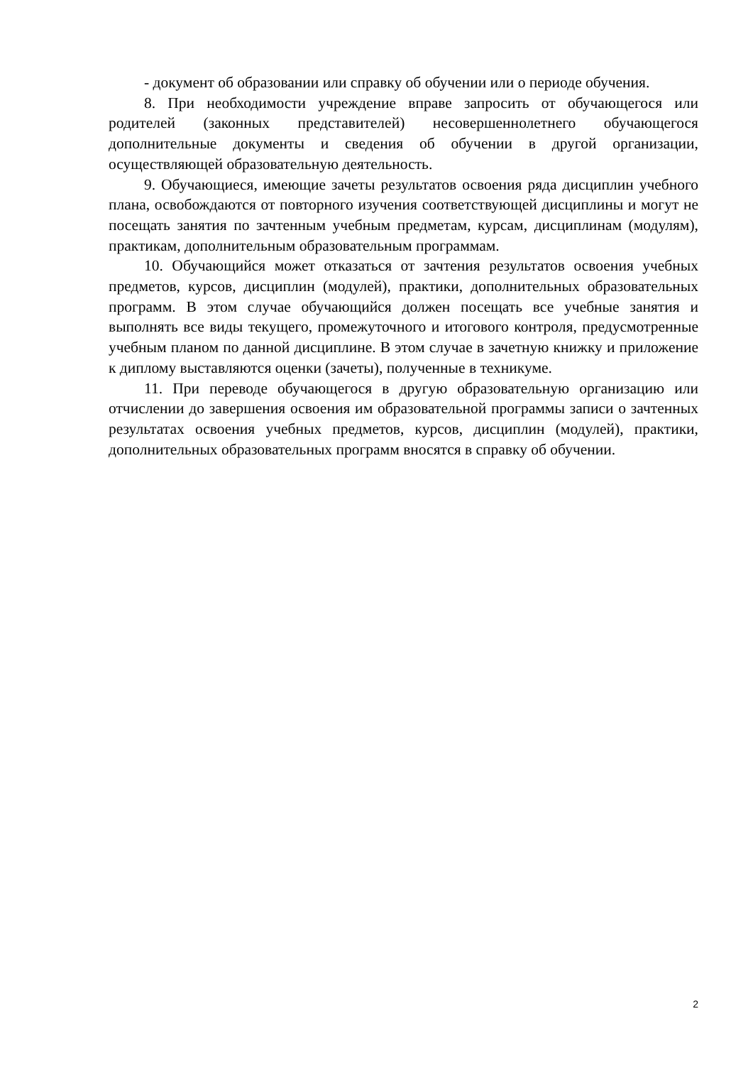- документ об образовании или справку об обучении или о периоде обучения.
8. При необходимости учреждение вправе запросить от обучающегося или родителей (законных представителей) несовершеннолетнего обучающегося дополнительные документы и сведения об обучении в другой организации, осуществляющей образовательную деятельность.
9. Обучающиеся, имеющие зачеты результатов освоения ряда дисциплин учебного плана, освобождаются от повторного изучения соответствующей дисциплины и могут не посещать занятия по зачтенным учебным предметам, курсам, дисциплинам (модулям), практикам, дополнительным образовательным программам.
10. Обучающийся может отказаться от зачтения результатов освоения учебных предметов, курсов, дисциплин (модулей), практики, дополнительных образовательных программ. В этом случае обучающийся должен посещать все учебные занятия и выполнять все виды текущего, промежуточного и итогового контроля, предусмотренные учебным планом по данной дисциплине. В этом случае в зачетную книжку и приложение к диплому выставляются оценки (зачеты), полученные в техникуме.
11. При переводе обучающегося в другую образовательную организацию или отчислении до завершения освоения им образовательной программы записи о зачтенных результатах освоения учебных предметов, курсов, дисциплин (модулей), практики, дополнительных образовательных программ вносятся в справку об обучении.
2